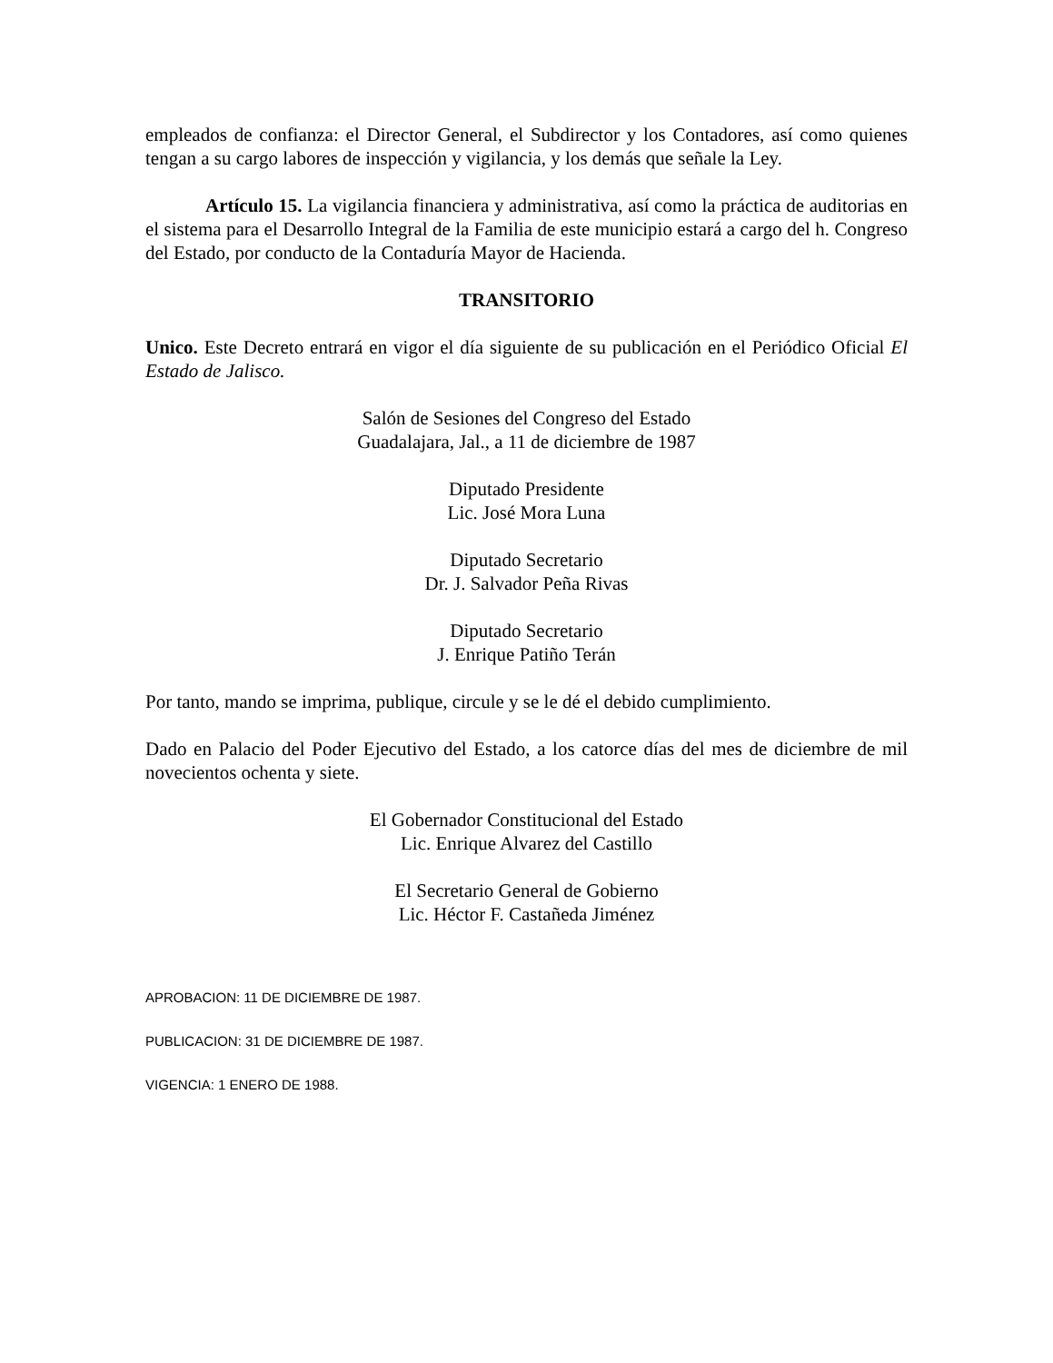empleados de confianza: el Director General, el Subdirector y los Contadores, así como quienes tengan a su cargo labores de inspección y vigilancia, y los demás que señale la Ley.
Artículo 15. La vigilancia financiera y administrativa, así como la práctica de auditorias en el sistema para el Desarrollo Integral de la Familia de este municipio estará a cargo del h. Congreso del Estado, por conducto de la Contaduría Mayor de Hacienda.
TRANSITORIO
Unico. Este Decreto entrará en vigor el día siguiente de su publicación en el Periódico Oficial El Estado de Jalisco.
Salón de Sesiones del Congreso del Estado
Guadalajara, Jal., a 11 de diciembre de 1987
Diputado Presidente
Lic. José Mora Luna
Diputado Secretario
Dr. J. Salvador Peña Rivas
Diputado Secretario
J. Enrique Patiño Terán
Por tanto, mando se imprima, publique, circule y se le dé el debido cumplimiento.
Dado en Palacio del Poder Ejecutivo del Estado, a los catorce días del mes de diciembre de mil novecientos ochenta y siete.
El Gobernador Constitucional del Estado
Lic. Enrique Alvarez del Castillo
El Secretario General de Gobierno
Lic. Héctor F. Castañeda Jiménez
APROBACION: 11 DE DICIEMBRE DE 1987.
PUBLICACION: 31 DE DICIEMBRE DE 1987.
VIGENCIA: 1 ENERO DE 1988.